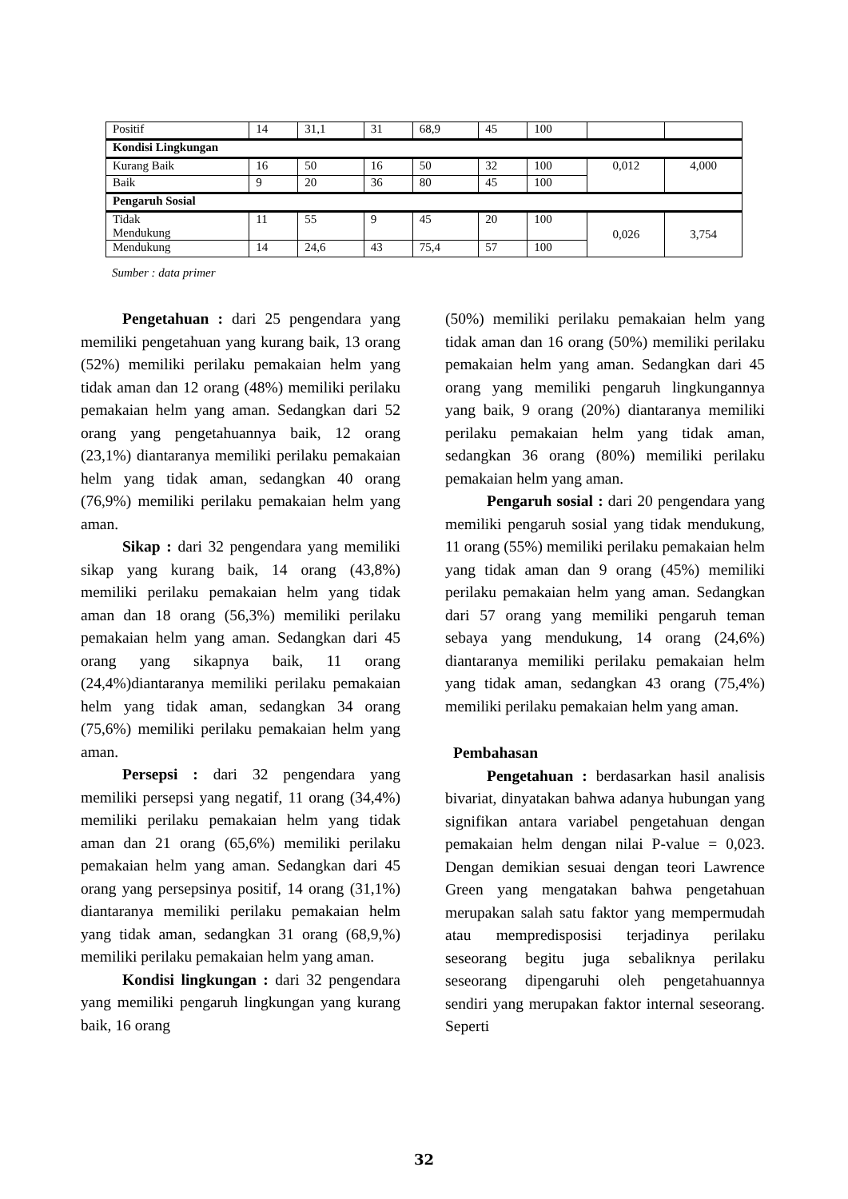| Positif | 14 | 31,1 | 31 | 68,9 | 45 | 100 | | |
| Kondisi Lingkungan | | | | | | | | |
| Kurang Baik | 16 | 50 | 16 | 50 | 32 | 100 | 0,012 | 4,000 |
| Baik | 9 | 20 | 36 | 80 | 45 | 100 | | |
| Pengaruh Sosial | | | | | | | | |
| Tidak Mendukung | 11 | 55 | 9 | 45 | 20 | 100 | 0,026 | 3,754 |
| Mendukung | 14 | 24,6 | 43 | 75,4 | 57 | 100 | | |
Sumber : data primer
Pengetahuan : dari 25 pengendara yang memiliki pengetahuan yang kurang baik, 13 orang (52%) memiliki perilaku pemakaian helm yang tidak aman dan 12 orang (48%) memiliki perilaku pemakaian helm yang aman. Sedangkan dari 52 orang yang pengetahuannya baik, 12 orang (23,1%) diantaranya memiliki perilaku pemakaian helm yang tidak aman, sedangkan 40 orang (76,9%) memiliki perilaku pemakaian helm yang aman.
Sikap : dari 32 pengendara yang memiliki sikap yang kurang baik, 14 orang (43,8%) memiliki perilaku pemakaian helm yang tidak aman dan 18 orang (56,3%) memiliki perilaku pemakaian helm yang aman. Sedangkan dari 45 orang yang sikapnya baik, 11 orang (24,4%)diantaranya memiliki perilaku pemakaian helm yang tidak aman, sedangkan 34 orang (75,6%) memiliki perilaku pemakaian helm yang aman.
Persepsi : dari 32 pengendara yang memiliki persepsi yang negatif, 11 orang (34,4%) memiliki perilaku pemakaian helm yang tidak aman dan 21 orang (65,6%) memiliki perilaku pemakaian helm yang aman. Sedangkan dari 45 orang yang persepsinya positif, 14 orang (31,1%) diantaranya memiliki perilaku pemakaian helm yang tidak aman, sedangkan 31 orang (68,9,%) memiliki perilaku pemakaian helm yang aman.
Kondisi lingkungan : dari 32 pengendara yang memiliki pengaruh lingkungan yang kurang baik, 16 orang
(50%) memiliki perilaku pemakaian helm yang tidak aman dan 16 orang (50%) memiliki perilaku pemakaian helm yang aman. Sedangkan dari 45 orang yang memiliki pengaruh lingkungannya yang baik, 9 orang (20%) diantaranya memiliki perilaku pemakaian helm yang tidak aman, sedangkan 36 orang (80%) memiliki perilaku pemakaian helm yang aman.
Pengaruh sosial : dari 20 pengendara yang memiliki pengaruh sosial yang tidak mendukung, 11 orang (55%) memiliki perilaku pemakaian helm yang tidak aman dan 9 orang (45%) memiliki perilaku pemakaian helm yang aman. Sedangkan dari 57 orang yang memiliki pengaruh teman sebaya yang mendukung, 14 orang (24,6%) diantaranya memiliki perilaku pemakaian helm yang tidak aman, sedangkan 43 orang (75,4%) memiliki perilaku pemakaian helm yang aman.
Pembahasan
Pengetahuan : berdasarkan hasil analisis bivariat, dinyatakan bahwa adanya hubungan yang signifikan antara variabel pengetahuan dengan pemakaian helm dengan nilai P-value = 0,023. Dengan demikian sesuai dengan teori Lawrence Green yang mengatakan bahwa pengetahuan merupakan salah satu faktor yang mempermudah atau mempredisposisi terjadinya perilaku seseorang begitu juga sebaliknya perilaku seseorang dipengaruhi oleh pengetahuannya sendiri yang merupakan faktor internal seseorang. Seperti
32